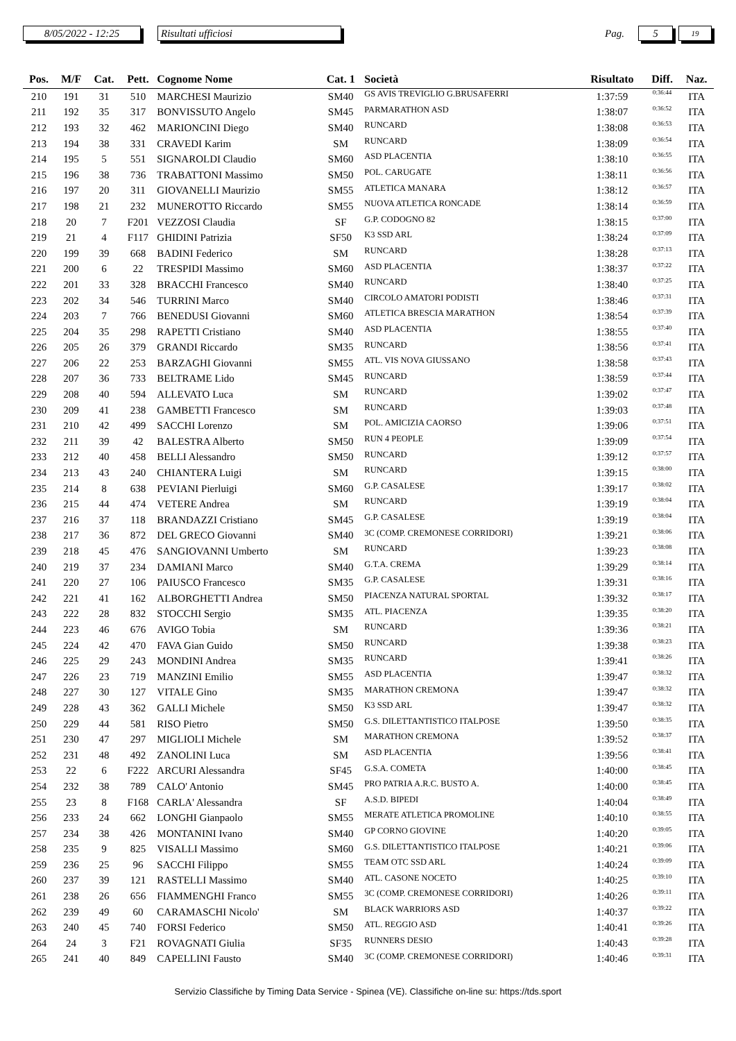8/05/2022 - 12:25 Risultati ufficiosi
Pag.
5
19
| Pos. | M/F | Cat. | Pett. | Cognome Nome | Cat. 1 | Società | Risultato | Diff. | Naz. |
| --- | --- | --- | --- | --- | --- | --- | --- | --- | --- |
| 210 | 191 | 31 | 510 | MARCHESI Maurizio | SM40 | GS AVIS TREVIGLIO G.BRUSAFERRI | 1:37:59 | 0:36:44 | ITA |
| 211 | 192 | 35 | 317 | BONVISSUTO Angelo | SM45 | PARMARATHON ASD | 1:38:07 | 0:36:52 | ITA |
| 212 | 193 | 32 | 462 | MARIONCINI Diego | SM40 | RUNCARD | 1:38:08 | 0:36:53 | ITA |
| 213 | 194 | 38 | 331 | CRAVEDI Karim | SM | RUNCARD | 1:38:09 | 0:36:54 | ITA |
| 214 | 195 | 5 | 551 | SIGNAROLDI Claudio | SM60 | ASD PLACENTIA | 1:38:10 | 0:36:55 | ITA |
| 215 | 196 | 38 | 736 | TRABATTONI Massimo | SM50 | POL. CARUGATE | 1:38:11 | 0:36:56 | ITA |
| 216 | 197 | 20 | 311 | GIOVANELLI Maurizio | SM55 | ATLETICA MANARA | 1:38:12 | 0:36:57 | ITA |
| 217 | 198 | 21 | 232 | MUNEROTTO Riccardo | SM55 | NUOVA ATLETICA RONCADE | 1:38:14 | 0:36:59 | ITA |
| 218 | 20 | 7 | F201 | VEZZOSI Claudia | SF | G.P. CODOGNO 82 | 1:38:15 | 0:37:00 | ITA |
| 219 | 21 | 4 | F117 | GHIDINI Patrizia | SF50 | K3 SSD ARL | 1:38:24 | 0:37:09 | ITA |
| 220 | 199 | 39 | 668 | BADINI Federico | SM | RUNCARD | 1:38:28 | 0:37:13 | ITA |
| 221 | 200 | 6 | 22 | TRESPIDI Massimo | SM60 | ASD PLACENTIA | 1:38:37 | 0:37:22 | ITA |
| 222 | 201 | 33 | 328 | BRACCHI Francesco | SM40 | RUNCARD | 1:38:40 | 0:37:25 | ITA |
| 223 | 202 | 34 | 546 | TURRINI Marco | SM40 | CIRCOLO AMATORI PODISTI | 1:38:46 | 0:37:31 | ITA |
| 224 | 203 | 7 | 766 | BENEDUSI Giovanni | SM60 | ATLETICA BRESCIA MARATHON | 1:38:54 | 0:37:39 | ITA |
| 225 | 204 | 35 | 298 | RAPETTI Cristiano | SM40 | ASD PLACENTIA | 1:38:55 | 0:37:40 | ITA |
| 226 | 205 | 26 | 379 | GRANDI Riccardo | SM35 | RUNCARD | 1:38:56 | 0:37:41 | ITA |
| 227 | 206 | 22 | 253 | BARZAGHI Giovanni | SM55 | ATL. VIS NOVA GIUSSANO | 1:38:58 | 0:37:43 | ITA |
| 228 | 207 | 36 | 733 | BELTRAME Lido | SM45 | RUNCARD | 1:38:59 | 0:37:44 | ITA |
| 229 | 208 | 40 | 594 | ALLEVATO Luca | SM | RUNCARD | 1:39:02 | 0:37:47 | ITA |
| 230 | 209 | 41 | 238 | GAMBETTI Francesco | SM | RUNCARD | 1:39:03 | 0:37:48 | ITA |
| 231 | 210 | 42 | 499 | SACCHI Lorenzo | SM | POL. AMICIZIA CAORSO | 1:39:06 | 0:37:51 | ITA |
| 232 | 211 | 39 | 42 | BALESTRA Alberto | SM50 | RUN 4 PEOPLE | 1:39:09 | 0:37:54 | ITA |
| 233 | 212 | 40 | 458 | BELLI Alessandro | SM50 | RUNCARD | 1:39:12 | 0:37:57 | ITA |
| 234 | 213 | 43 | 240 | CHIANTERA Luigi | SM | RUNCARD | 1:39:15 | 0:38:00 | ITA |
| 235 | 214 | 8 | 638 | PEVIANI Pierluigi | SM60 | G.P. CASALESE | 1:39:17 | 0:38:02 | ITA |
| 236 | 215 | 44 | 474 | VETERE Andrea | SM | RUNCARD | 1:39:19 | 0:38:04 | ITA |
| 237 | 216 | 37 | 118 | BRANDAZZI Cristiano | SM45 | G.P. CASALESE | 1:39:19 | 0:38:04 | ITA |
| 238 | 217 | 36 | 872 | DEL GRECO Giovanni | SM40 | 3C (COMP. CREMONESE CORRIDORI) | 1:39:21 | 0:38:06 | ITA |
| 239 | 218 | 45 | 476 | SANGIOVANNI Umberto | SM | RUNCARD | 1:39:23 | 0:38:08 | ITA |
| 240 | 219 | 37 | 234 | DAMIANI Marco | SM40 | G.T.A. CREMA | 1:39:29 | 0:38:14 | ITA |
| 241 | 220 | 27 | 106 | PAIUSCO Francesco | SM35 | G.P. CASALESE | 1:39:31 | 0:38:16 | ITA |
| 242 | 221 | 41 | 162 | ALBORGHETTI Andrea | SM50 | PIACENZA NATURAL SPORTAL | 1:39:32 | 0:38:17 | ITA |
| 243 | 222 | 28 | 832 | STOCCHI Sergio | SM35 | ATL. PIACENZA | 1:39:35 | 0:38:20 | ITA |
| 244 | 223 | 46 | 676 | AVIGO Tobia | SM | RUNCARD | 1:39:36 | 0:38:21 | ITA |
| 245 | 224 | 42 | 470 | FAVA Gian Guido | SM50 | RUNCARD | 1:39:38 | 0:38:23 | ITA |
| 246 | 225 | 29 | 243 | MONDINI Andrea | SM35 | RUNCARD | 1:39:41 | 0:38:26 | ITA |
| 247 | 226 | 23 | 719 | MANZINI Emilio | SM55 | ASD PLACENTIA | 1:39:47 | 0:38:32 | ITA |
| 248 | 227 | 30 | 127 | VITALE Gino | SM35 | MARATHON CREMONA | 1:39:47 | 0:38:32 | ITA |
| 249 | 228 | 43 | 362 | GALLI Michele | SM50 | K3 SSD ARL | 1:39:47 | 0:38:32 | ITA |
| 250 | 229 | 44 | 581 | RISO Pietro | SM50 | G.S. DILETTANTISTICO ITALPOSE | 1:39:50 | 0:38:35 | ITA |
| 251 | 230 | 47 | 297 | MIGLIOLI Michele | SM | MARATHON CREMONA | 1:39:52 | 0:38:37 | ITA |
| 252 | 231 | 48 | 492 | ZANOLINI Luca | SM | ASD PLACENTIA | 1:39:56 | 0:38:41 | ITA |
| 253 | 22 | 6 | F222 | ARCURI Alessandra | SF45 | G.S.A. COMETA | 1:40:00 | 0:38:45 | ITA |
| 254 | 232 | 38 | 789 | CALO' Antonio | SM45 | PRO PATRIA A.R.C. BUSTO A. | 1:40:00 | 0:38:45 | ITA |
| 255 | 23 | 8 | F168 | CARLA' Alessandra | SF | A.S.D. BIPEDI | 1:40:04 | 0:38:49 | ITA |
| 256 | 233 | 24 | 662 | LONGHI Gianpaolo | SM55 | MERATE ATLETICA PROMOLINE | 1:40:10 | 0:38:55 | ITA |
| 257 | 234 | 38 | 426 | MONTANINI Ivano | SM40 | GP CORNO GIOVINE | 1:40:20 | 0:39:05 | ITA |
| 258 | 235 | 9 | 825 | VISALLI Massimo | SM60 | G.S. DILETTANTISTICO ITALPOSE | 1:40:21 | 0:39:06 | ITA |
| 259 | 236 | 25 | 96 | SACCHI Filippo | SM55 | TEAM OTC SSD ARL | 1:40:24 | 0:39:09 | ITA |
| 260 | 237 | 39 | 121 | RASTELLI Massimo | SM40 | ATL. CASONE NOCETO | 1:40:25 | 0:39:10 | ITA |
| 261 | 238 | 26 | 656 | FIAMMENGHI Franco | SM55 | 3C (COMP. CREMONESE CORRIDORI) | 1:40:26 | 0:39:11 | ITA |
| 262 | 239 | 49 | 60 | CARAMASCHI Nicolo' | SM | BLACK WARRIORS ASD | 1:40:37 | 0:39:22 | ITA |
| 263 | 240 | 45 | 740 | FORSI Federico | SM50 | ATL. REGGIO ASD | 1:40:41 | 0:39:26 | ITA |
| 264 | 24 | 3 | F21 | ROVAGNATI Giulia | SF35 | RUNNERS DESIO | 1:40:43 | 0:39:28 | ITA |
| 265 | 241 | 40 | 849 | CAPELLINI Fausto | SM40 | 3C (COMP. CREMONESE CORRIDORI) | 1:40:46 | 0:39:31 | ITA |
Servizio Classifiche by Timing Data Service - Spinea (VE). Classifiche on-line su: https://tds.sport